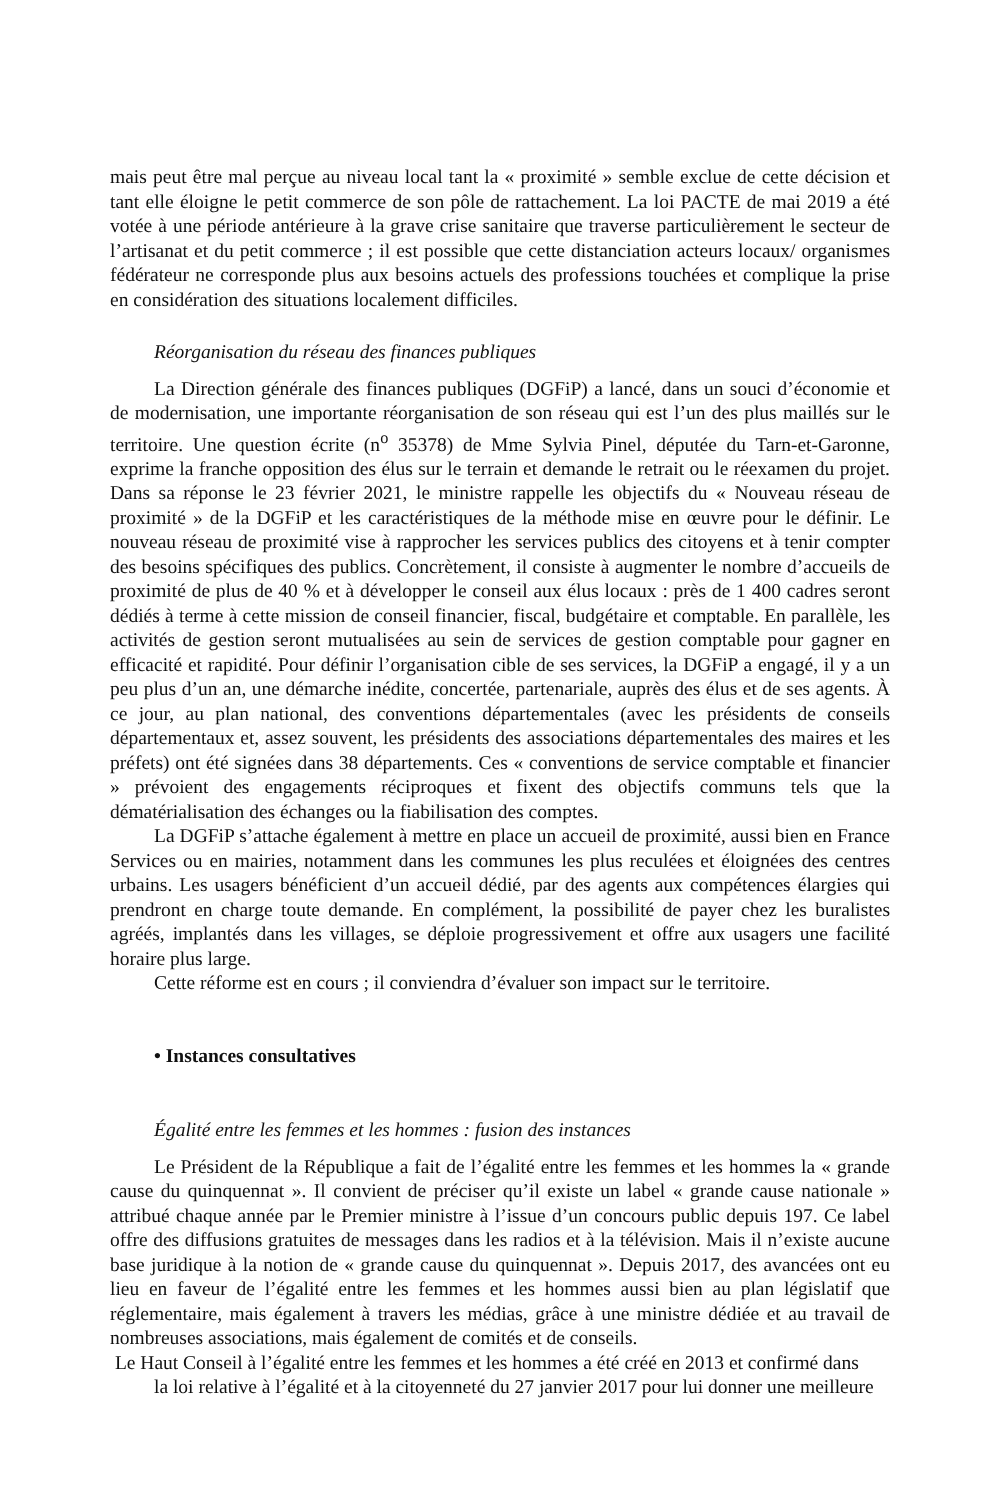mais peut être mal perçue au niveau local tant la « proximité » semble exclue de cette décision et tant elle éloigne le petit commerce de son pôle de rattachement. La loi PACTE de mai 2019 a été votée à une période antérieure à la grave crise sanitaire que traverse particulièrement le secteur de l’artisanat et du petit commerce ; il est possible que cette distanciation acteurs locaux/ organismes fédérateur ne corresponde plus aux besoins actuels des professions touchées et complique la prise en considération des situations localement difficiles.
Réorganisation du réseau des finances publiques
La Direction générale des finances publiques (DGFiP) a lancé, dans un souci d’économie et de modernisation, une importante réorganisation de son réseau qui est l’un des plus maillés sur le territoire. Une question écrite (n<sup>o</sup> 35378) de Mme Sylvia Pinel, députée du Tarn-et-Garonne, exprime la franche opposition des élus sur le terrain et demande le retrait ou le réexamen du projet. Dans sa réponse le 23 février 2021, le ministre rappelle les objectifs du « Nouveau réseau de proximité » de la DGFiP et les caractéristiques de la méthode mise en œuvre pour le définir. Le nouveau réseau de proximité vise à rapprocher les services publics des citoyens et à tenir compter des besoins spécifiques des publics. Concrètement, il consiste à augmenter le nombre d’accueils de proximité de plus de 40 % et à développer le conseil aux élus locaux : près de 1 400 cadres seront dédiés à terme à cette mission de conseil financier, fiscal, budgétaire et comptable. En parallèle, les activités de gestion seront mutualisées au sein de services de gestion comptable pour gagner en efficacité et rapidité. Pour définir l’organisation cible de ses services, la DGFiP a engagé, il y a un peu plus d’un an, une démarche inédite, concertée, partenariale, auprès des élus et de ses agents. À ce jour, au plan national, des conventions départementales (avec les présidents de conseils départementaux et, assez souvent, les présidents des associations départementales des maires et les préfets) ont été signées dans 38 départements. Ces « conventions de service comptable et financier » prévoient des engagements réciproques et fixent des objectifs communs tels que la dématérialisation des échanges ou la fiabilisation des comptes.
La DGFiP s’attache également à mettre en place un accueil de proximité, aussi bien en France Services ou en mairies, notamment dans les communes les plus reculées et éloignées des centres urbains. Les usagers bénéficient d’un accueil dédié, par des agents aux compétences élargies qui prendront en charge toute demande. En complément, la possibilité de payer chez les buralistes agréés, implantés dans les villages, se déploie progressivement et offre aux usagers une facilité horaire plus large.
Cette réforme est en cours ; il conviendra d’évaluer son impact sur le territoire.
• Instances consultatives
Égalité entre les femmes et les hommes : fusion des instances
Le Président de la République a fait de l’égalité entre les femmes et les hommes la « grande cause du quinquennat ». Il convient de préciser qu’il existe un label « grande cause nationale » attribué chaque année par le Premier ministre à l’issue d’un concours public depuis 197. Ce label offre des diffusions gratuites de messages dans les radios et à la télévision. Mais il n’existe aucune base juridique à la notion de « grande cause du quinquennat ». Depuis 2017, des avancées ont eu lieu en faveur de l’égalité entre les femmes et les hommes aussi bien au plan législatif que réglementaire, mais également à travers les médias, grâce à une ministre dédiée et au travail de nombreuses associations, mais également de comités et de conseils.
Le Haut Conseil à l’égalité entre les femmes et les hommes a été créé en 2013 et confirmé dans
la loi relative à l’égalité et à la citoyenneté du 27 janvier 2017 pour lui donner une meilleure